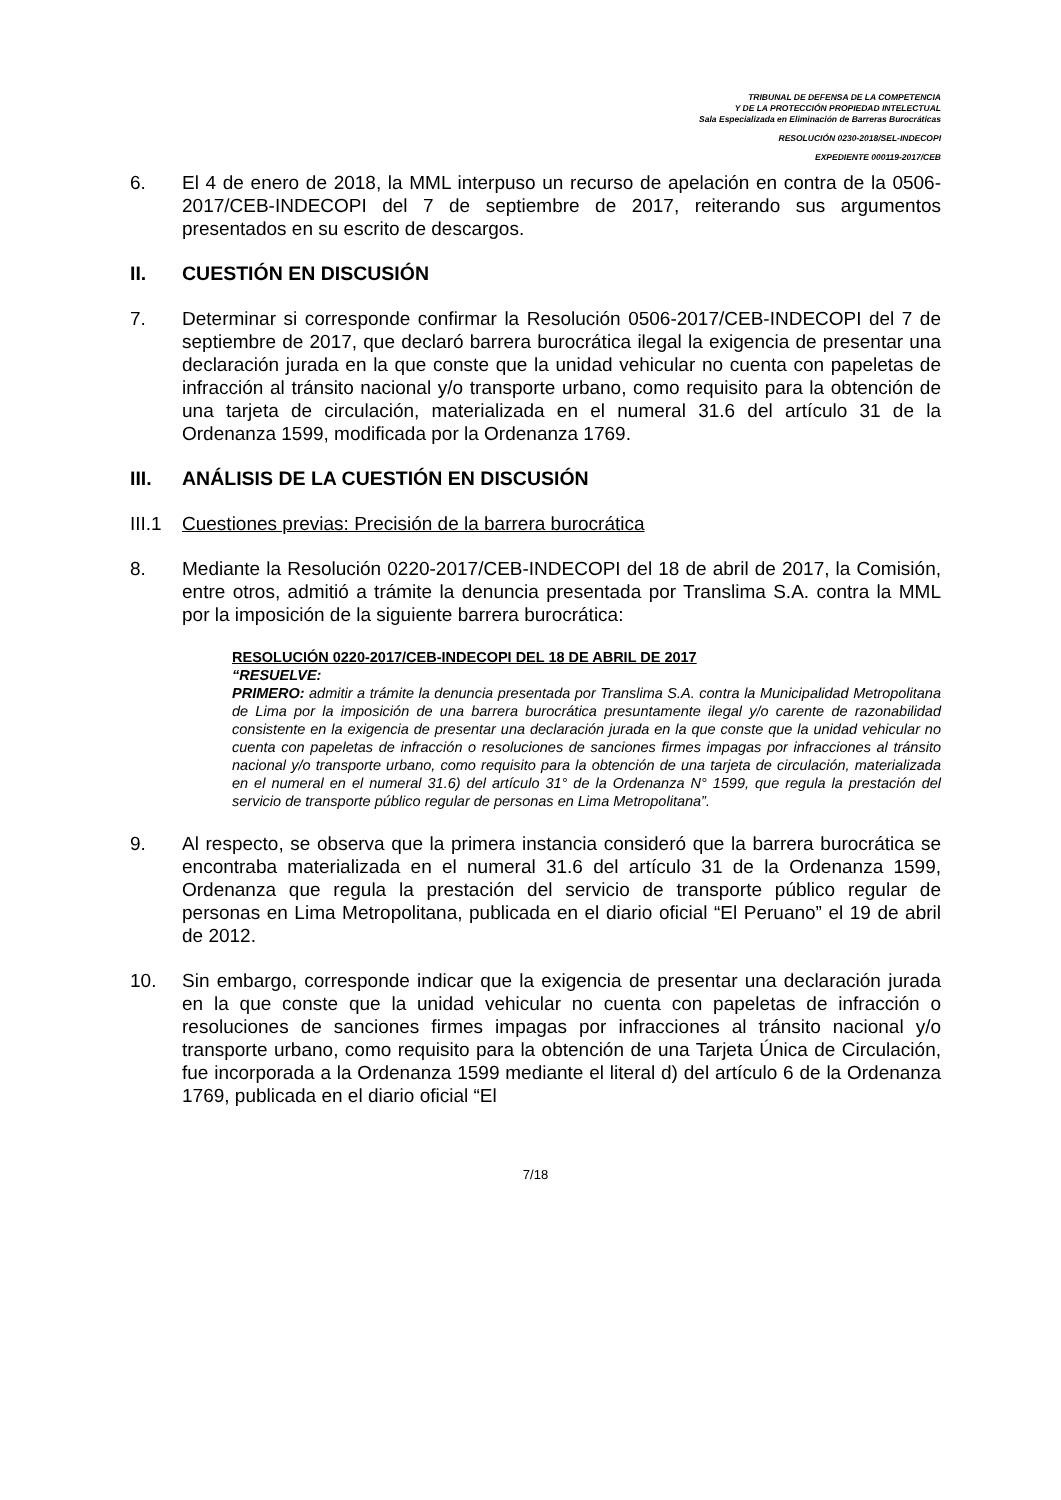TRIBUNAL DE DEFENSA DE LA COMPETENCIA
Y DE LA PROTECCIÓN PROPIEDAD INTELECTUAL
Sala Especializada en Eliminación de Barreras Burocráticas
RESOLUCIÓN 0230-2018/SEL-INDECOPI
EXPEDIENTE 000119-2017/CEB
6. El 4 de enero de 2018, la MML interpuso un recurso de apelación en contra de la 0506-2017/CEB-INDECOPI del 7 de septiembre de 2017, reiterando sus argumentos presentados en su escrito de descargos.
II. CUESTIÓN EN DISCUSIÓN
7. Determinar si corresponde confirmar la Resolución 0506-2017/CEB-INDECOPI del 7 de septiembre de 2017, que declaró barrera burocrática ilegal la exigencia de presentar una declaración jurada en la que conste que la unidad vehicular no cuenta con papeletas de infracción al tránsito nacional y/o transporte urbano, como requisito para la obtención de una tarjeta de circulación, materializada en el numeral 31.6 del artículo 31 de la Ordenanza 1599, modificada por la Ordenanza 1769.
III. ANÁLISIS DE LA CUESTIÓN EN DISCUSIÓN
III.1 Cuestiones previas: Precisión de la barrera burocrática
8. Mediante la Resolución 0220-2017/CEB-INDECOPI del 18 de abril de 2017, la Comisión, entre otros, admitió a trámite la denuncia presentada por Translima S.A. contra la MML por la imposición de la siguiente barrera burocrática:
RESOLUCIÓN 0220-2017/CEB-INDECOPI DEL 18 DE ABRIL DE 2017
“RESUELVE:
PRIMERO: admitir a trámite la denuncia presentada por Translima S.A. contra la Municipalidad Metropolitana de Lima por la imposición de una barrera burocrática presuntamente ilegal y/o carente de razonabilidad consistente en la exigencia de presentar una declaración jurada en la que conste que la unidad vehicular no cuenta con papeletas de infracción o resoluciones de sanciones firmes impagas por infracciones al tránsito nacional y/o transporte urbano, como requisito para la obtención de una tarjeta de circulación, materializada en el numeral en el numeral 31.6) del artículo 31° de la Ordenanza N° 1599, que regula la prestación del servicio de transporte público regular de personas en Lima Metropolitana”.
9. Al respecto, se observa que la primera instancia consideró que la barrera burocrática se encontraba materializada en el numeral 31.6 del artículo 31 de la Ordenanza 1599, Ordenanza que regula la prestación del servicio de transporte público regular de personas en Lima Metropolitana, publicada en el diario oficial “El Peruano” el 19 de abril de 2012.
10. Sin embargo, corresponde indicar que la exigencia de presentar una declaración jurada en la que conste que la unidad vehicular no cuenta con papeletas de infracción o resoluciones de sanciones firmes impagas por infracciones al tránsito nacional y/o transporte urbano, como requisito para la obtención de una Tarjeta Única de Circulación, fue incorporada a la Ordenanza 1599 mediante el literal d) del artículo 6 de la Ordenanza 1769, publicada en el diario oficial “El
7/18